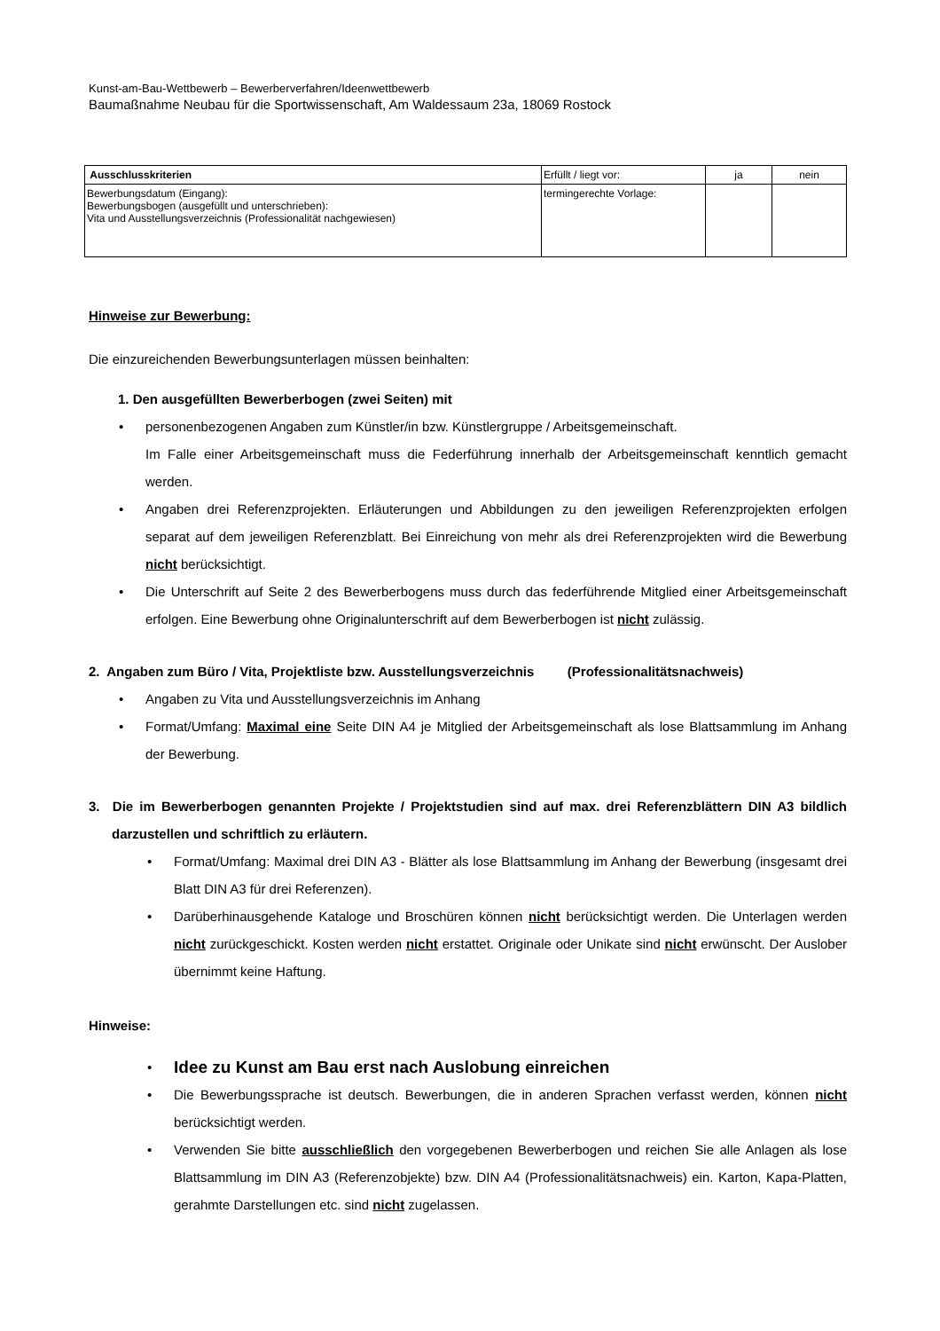Kunst-am-Bau-Wettbewerb – Bewerberverfahren/Ideenwettbewerb
Baumaßnahme Neubau für die Sportwissenschaft, Am Waldessaum 23a, 18069 Rostock
| Ausschlusskriterien | Erfüllt / liegt vor: | ja | nein |
| Bewerbungsdatum (Eingang): Bewerbungsbogen (ausgefüllt und unterschrieben): Vita und Ausstellungsverzeichnis (Professionalität nachgewiesen) | termingerechte Vorlage: | | |
Hinweise zur Bewerbung:
Die einzureichenden Bewerbungsunterlagen müssen beinhalten:
1. Den ausgefüllten Bewerberbogen (zwei Seiten) mit
• personenbezogenen Angaben zum Künstler/in bzw. Künstlergruppe / Arbeitsgemeinschaft.
Im Falle einer Arbeitsgemeinschaft muss die Federführung innerhalb der Arbeitsgemeinschaft kenntlich gemacht werden.
• Angaben drei Referenzprojekten. Erläuterungen und Abbildungen zu den jeweiligen Referenzprojekten erfolgen separat auf dem jeweiligen Referenzblatt. Bei Einreichung von mehr als drei Referenzprojekten wird die Bewerbung nicht berücksichtigt.
• Die Unterschrift auf Seite 2 des Bewerberbogens muss durch das federführende Mitglied einer Arbeitsgemeinschaft erfolgen. Eine Bewerbung ohne Originalunterschrift auf dem Bewerberbogen ist nicht zulässig.
2. Angaben zum Büro / Vita, Projektliste bzw. Ausstellungsverzeichnis (Professionalitätsnachweis)
• Angaben zu Vita und Ausstellungsverzeichnis im Anhang
• Format/Umfang: Maximal eine Seite DIN A4 je Mitglied der Arbeitsgemeinschaft als lose Blattsammlung im Anhang der Bewerbung.
3. Die im Bewerberbogen genannten Projekte / Projektstudien sind auf max. drei Referenzblättern DIN A3 bildlich darzustellen und schriftlich zu erläutern.
• Format/Umfang: Maximal drei DIN A3 - Blätter als lose Blattsammlung im Anhang der Bewerbung (insgesamt drei Blatt DIN A3 für drei Referenzen).
• Darüberhinausgehende Kataloge und Broschüren können nicht berücksichtigt werden. Die Unterlagen werden nicht zurückgeschickt. Kosten werden nicht erstattet. Originale oder Unikate sind nicht erwünscht. Der Auslober übernimmt keine Haftung.
Hinweise:
• Idee zu Kunst am Bau erst nach Auslobung einreichen
• Die Bewerbungssprache ist deutsch. Bewerbungen, die in anderen Sprachen verfasst werden, können nicht berücksichtigt werden.
• Verwenden Sie bitte ausschließlich den vorgegebenen Bewerberbogen und reichen Sie alle Anlagen als lose Blattsammlung im DIN A3 (Referenzobjekte) bzw. DIN A4 (Professionalitätsnachweis) ein. Karton, Kapa-Platten, gerahmte Darstellungen etc. sind nicht zugelassen.